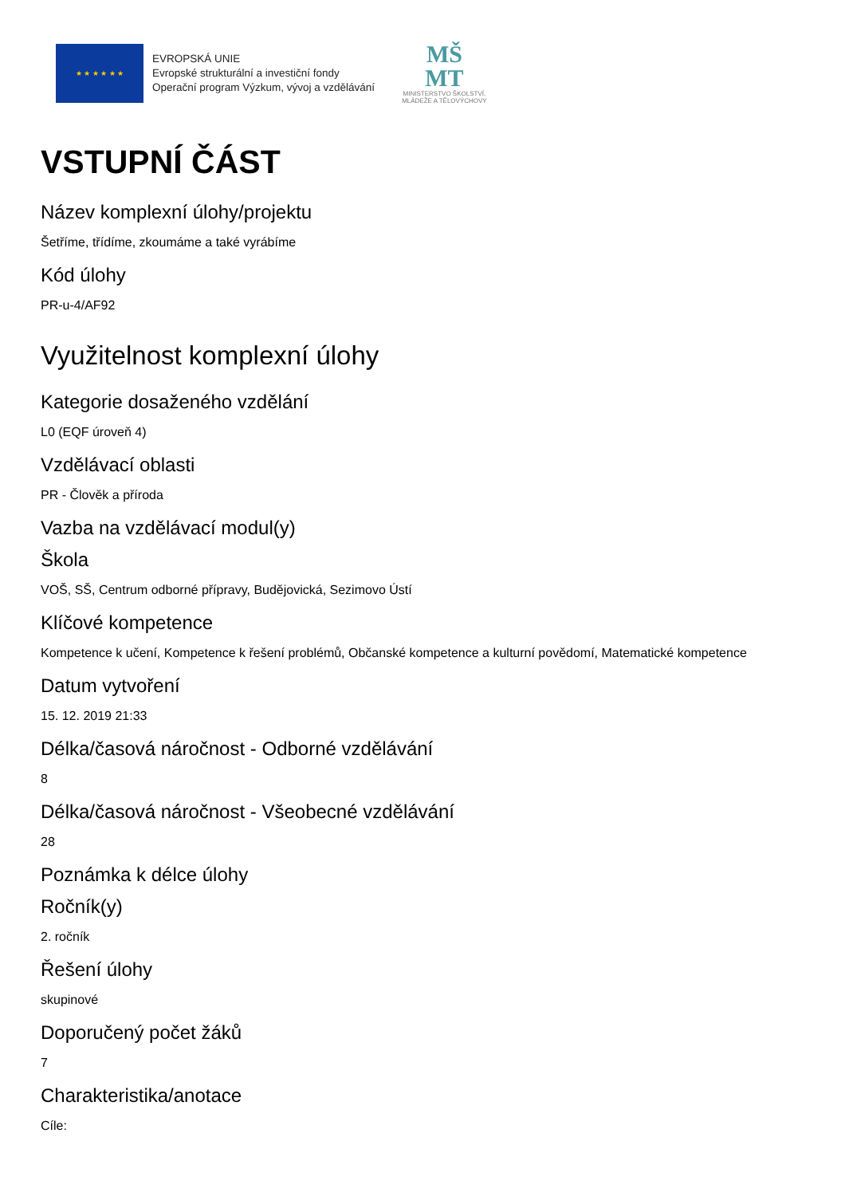★ ★ ★ ★ ★ ★
EVROPSKÁ UNIE
Evropské strukturální a investiční fondy
Operační program Výzkum, vývoj a vzdělávání
MŠ
MT
MINISTERSTVO ŠKOLSTVÍ,
MLÁDEŽE A TĚLOVÝCHOVY
VSTUPNÍ ČÁST
Název komplexní úlohy/projektu
Šetříme, třídíme, zkoumáme a také vyrábíme
Kód úlohy
PR-u-4/AF92
Využitelnost komplexní úlohy
Kategorie dosaženého vzdělání
L0 (EQF úroveň 4)
Vzdělávací oblasti
PR - Člověk a příroda
Vazba na vzdělávací modul(y)
Škola
VOŠ, SŠ, Centrum odborné přípravy, Budějovická, Sezimovo Ústí
Klíčové kompetence
Kompetence k učení, Kompetence k řešení problémů, Občanské kompetence a kulturní povědomí, Matematické kompetence
Datum vytvoření
15. 12. 2019 21:33
Délka/časová náročnost - Odborné vzdělávání
8
Délka/časová náročnost - Všeobecné vzdělávání
28
Poznámka k délce úlohy
Ročník(y)
2. ročník
Řešení úlohy
skupinové
Doporučený počet žáků
7
Charakteristika/anotace
Cíle: